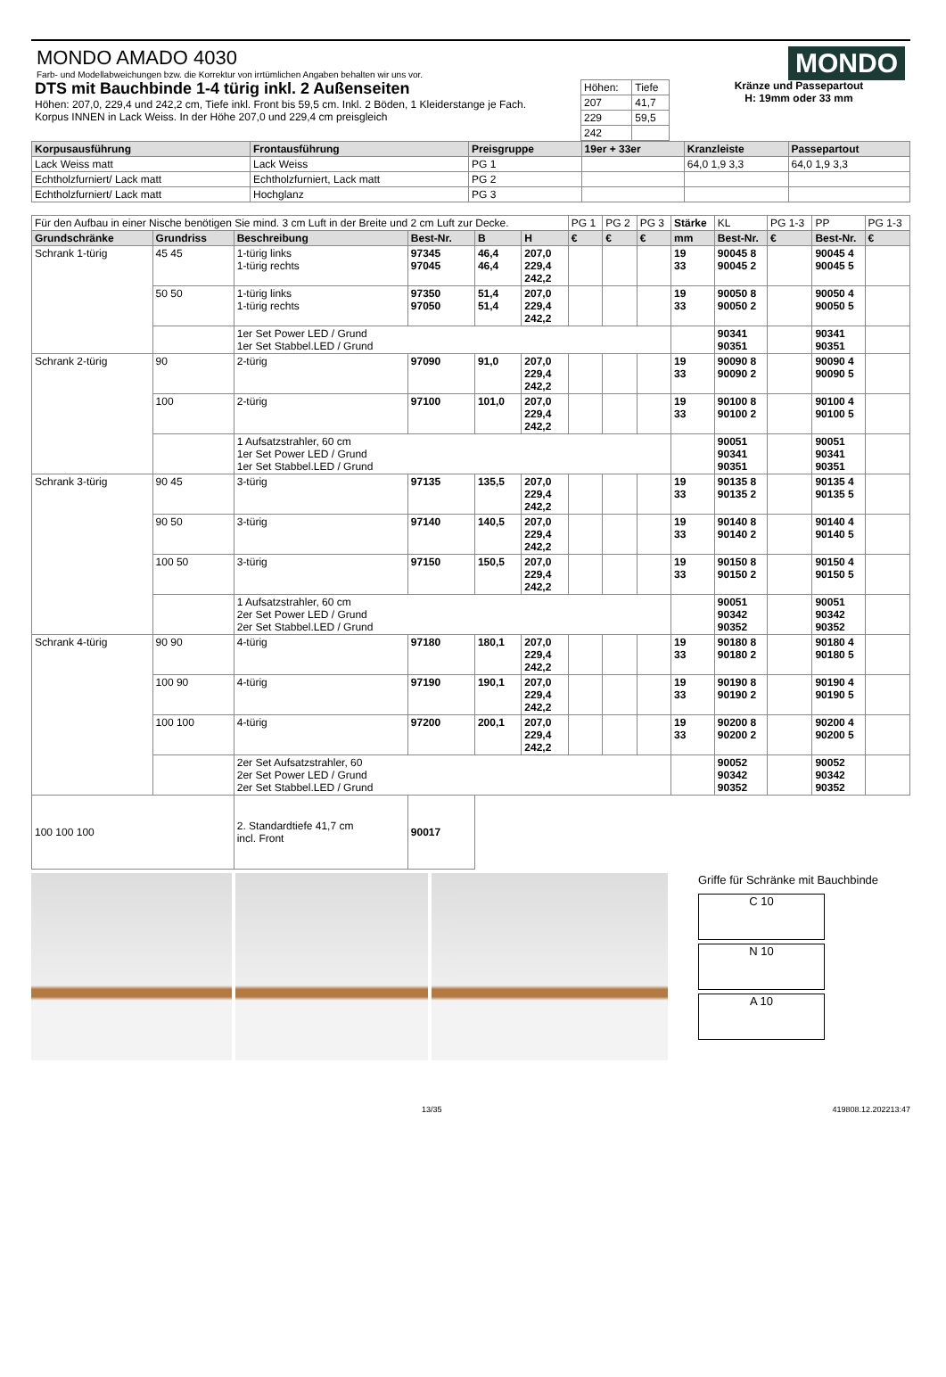MONDO
MONDO AMADO 4030
Farb- und Modellabweichungen bzw. die Korrektur von irrtümlichen Angaben behalten wir uns vor.
DTS mit Bauchbinde 1-4 türig inkl. 2 Außenseiten
Höhen: 207,0, 229,4 und 242,2 cm, Tiefe inkl. Front bis 59,5 cm. Inkl. 2 Böden, 1 Kleiderstange je Fach.
Korpus INNEN in Lack Weiss. In der Höhe 207,0 und 229,4 cm preisgleich
| Höhen: | Tiefe |
| 207 | 41,7 |
| 229 | 59,5 |
| 242 | |
Kränze und Passepartout
H: 19mm oder 33 mm
| Korpusausführung | Frontausführung | Preisgruppe | 19er + 33er | Kranzleiste | Passepartout |
| --- | --- | --- | --- | --- | --- |
| Lack Weiss matt | Lack Weiss | PG 1 | | 64,0 1,9 3,3 | 64,0 1,9 3,3 |
| Echtholzfurniert/ Lack matt | Echtholzfurniert, Lack matt | PG 2 | | | |
| Echtholzfurniert/ Lack matt | Hochglanz | PG 3 | | | |
| Für den Aufbau in einer Nische benötigen Sie mind. 3 cm Luft in der Breite und 2 cm Luft zur Decke. | | | | | | PG 1 | PG 2 | PG 3 | Stärke | KL | PG 1-3 | PP | PG 1-3 |
| Grundschränke | Grundriss | Beschreibung | Best-Nr. | B | H | € | € | € | mm | Best-Nr. | € | Best-Nr. | € |
| Schrank 1-türig | 45 45 | 1-türig links 1-türig rechts | 97345 97045 | 46,4 46,4 | 207,0 229,4 242,2 | | | | 19 33 | 90045 8 90045 2 | | 90045 4 90045 5 | |
| | 50 50 | 1-türig links 1-türig rechts | 97350 97050 | 51,4 51,4 | 207,0 229,4 242,2 | | | | 19 33 | 90050 8 90050 2 | | 90050 4 90050 5 | |
| | | 1er Set Power LED / Grund 1er Set Stabbel.LED / Grund | | | | | | | | 90341 90351 | | 90341 90351 | |
| Schrank 2-türig | 90 | 2-türig | 97090 | 91,0 | 207,0 229,4 242,2 | | | | 19 33 | 90090 8 90090 2 | | 90090 4 90090 5 | |
| | 100 | 2-türig | 97100 | 101,0 | 207,0 229,4 242,2 | | | | 19 33 | 90100 8 90100 2 | | 90100 4 90100 5 | |
| | | 1 Aufsatzstrahler, 60 cm 1er Set Power LED / Grund 1er Set Stabbel.LED / Grund | | | | | | | | 90051 90341 90351 | | 90051 90341 90351 | |
| Schrank 3-türig | 90 45 | 3-türig | 97135 | 135,5 | 207,0 229,4 242,2 | | | | 19 33 | 90135 8 90135 2 | | 90135 4 90135 5 | |
| | 90 50 | 3-türig | 97140 | 140,5 | 207,0 229,4 242,2 | | | | 19 33 | 90140 8 90140 2 | | 90140 4 90140 5 | |
| | 100 50 | 3-türig | 97150 | 150,5 | 207,0 229,4 242,2 | | | | 19 33 | 90150 8 90150 2 | | 90150 4 90150 5 | |
| | | 1 Aufsatzstrahler, 60 cm 2er Set Power LED / Grund 2er Set Stabbel.LED / Grund | | | | | | | | 90051 90342 90352 | | 90051 90342 90352 | |
| Schrank 4-türig | 90 90 | 4-türig | 97180 | 180,1 | 207,0 229,4 242,2 | | | | 19 33 | 90180 8 90180 2 | | 90180 4 90180 5 | |
| | 100 90 | 4-türig | 97190 | 190,1 | 207,0 229,4 242,2 | | | | 19 33 | 90190 8 90190 2 | | 90190 4 90190 5 | |
| | 100 100 | 4-türig | 97200 | 200,1 | 207,0 229,4 242,2 | | | | 19 33 | 90200 8 90200 2 | | 90200 4 90200 5 | |
| | | 2er Set Aufsatzstrahler, 60 2er Set Power LED / Grund 2er Set Stabbel.LED / Grund | | | | | | | | 90052 90342 90352 | | 90052 90342 90352 | |
| 100 100 100 | | 2. Standardtiefe 41,7 cm incl. Front | 90017 | | | | | | | | | | |
Griffe für Schränke mit Bauchbinde
C 10
N 10
A 10
13/35 419808.12.202213:47